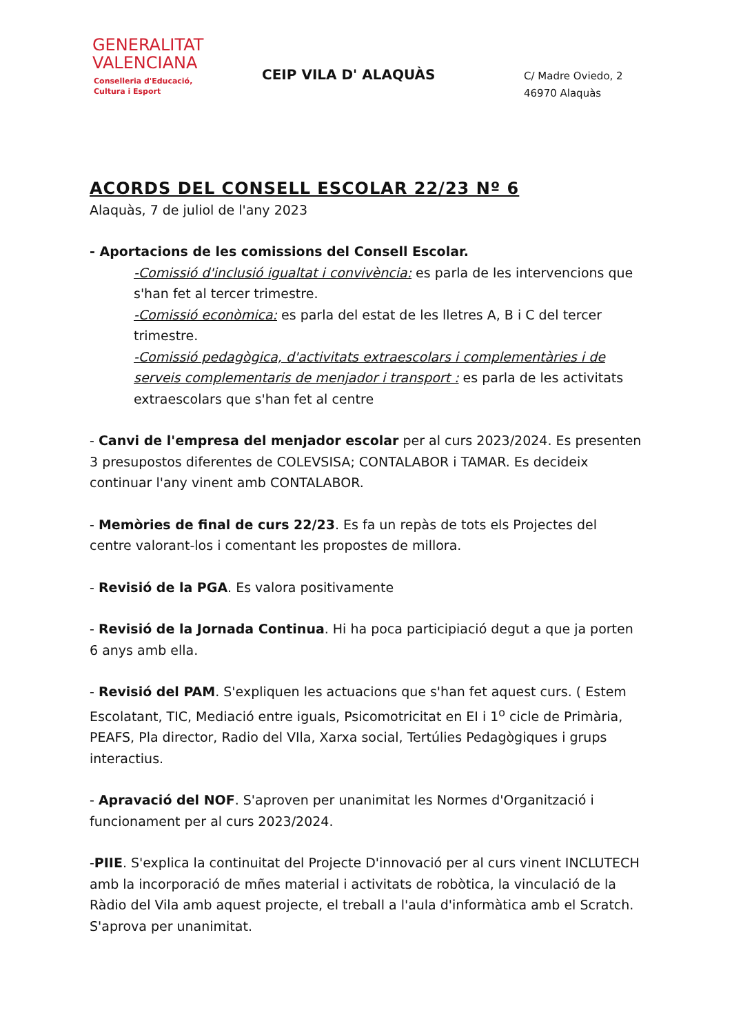GENERALITAT
VALENCIANA
Conselleria d'Educació,
Cultura i Esport
CEIP VILA D' ALAQUÀS
C/ Madre Oviedo, 2
46970 Alaquàs
ACORDS DEL CONSELL ESCOLAR 22/23 Nº 6
Alaquàs, 7 de juliol de l'any 2023
- Aportacions de les comissions del Consell Escolar.
-Comissió d'inclusió igualtat i convivència: es parla de les intervencions que s'han fet al tercer trimestre.
-Comissió econòmica: es parla del estat de les lletres A, B i C del tercer trimestre.
-Comissió pedagògica, d'activitats extraescolars i complementàries i de serveis complementaris de menjador i transport : es parla de les activitats extraescolars que s'han fet al centre
- Canvi de l'empresa del menjador escolar per al curs 2023/2024. Es presenten 3 presupostos diferentes de COLEVSISA; CONTALABOR i TAMAR. Es decideix continuar l'any vinent amb CONTALABOR.
- Memòries de final de curs 22/23. Es fa un repàs de tots els Projectes del centre valorant-los i comentant les propostes de millora.
- Revisió de la PGA. Es valora positivamente
- Revisió de la Jornada Continua. Hi ha poca participiació degut a que ja porten 6 anys amb ella.
- Revisió del PAM. S'expliquen les actuacions que s'han fet aquest curs. ( Estem Escolatant, TIC, Mediació entre iguals, Psicomotricitat en EI i 1<sup>o</sup> cicle de Primària, PEAFS, Pla director, Radio del VIla, Xarxa social, Tertúlies Pedagògiques i grups interactius.
- Apravació del NOF. S'aproven per unanimitat les Normes d'Organització i funcionament per al curs 2023/2024.
-PIIE. S'explica la continuitat del Projecte D'innovació per al curs vinent INCLUTECH amb la incorporació de mñes material i activitats de robòtica, la vinculació de la Ràdio del Vila amb aquest projecte, el treball a l'aula d'informàtica amb el Scratch. S'aprova per unanimitat.